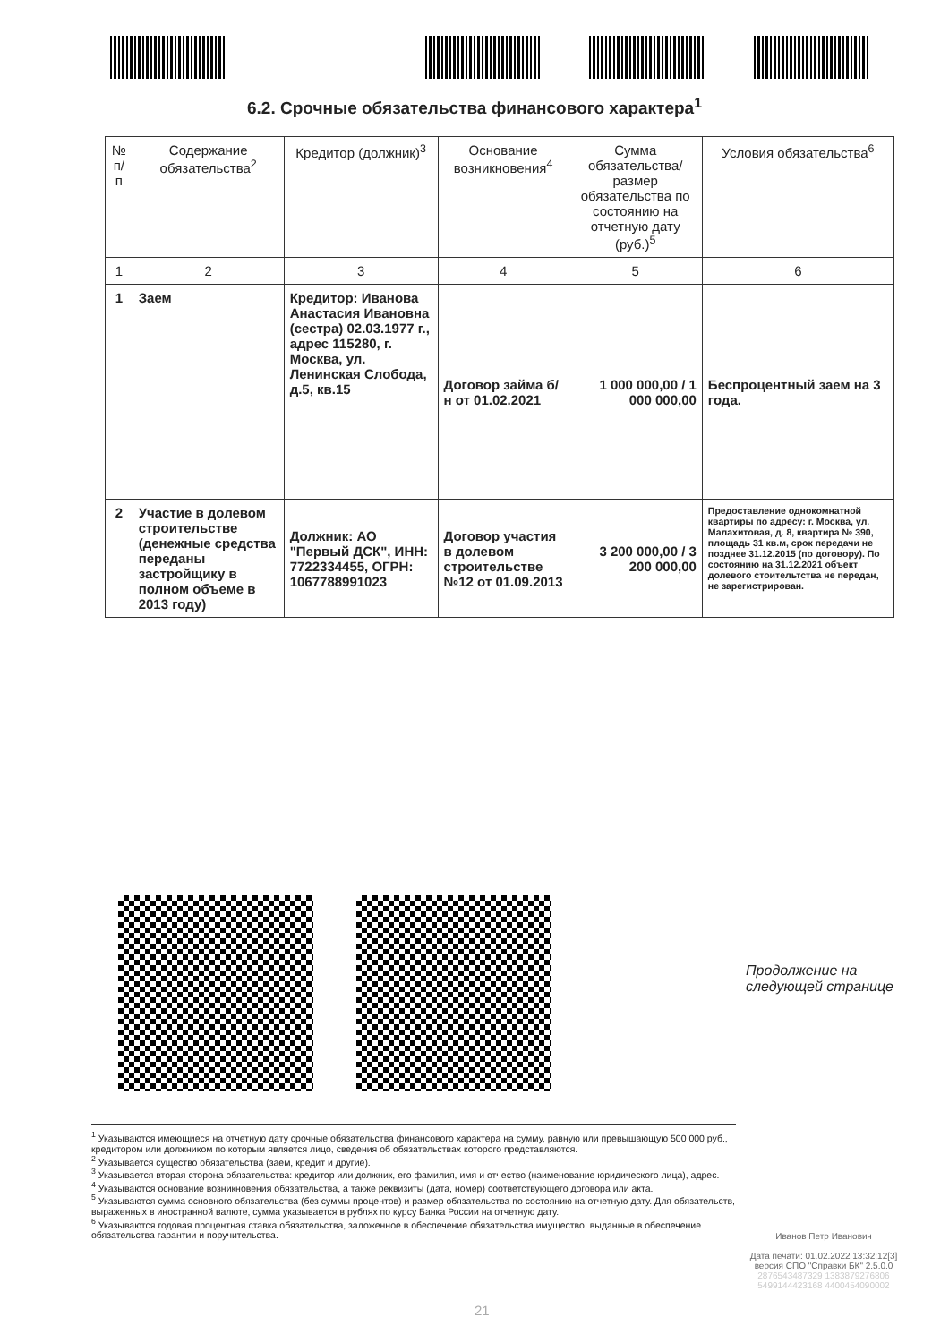6.2. Срочные обязательства финансового характера<sup>1</sup>
| № п/п | Содержание обязательства<sup>2</sup> | Кредитор (должник)<sup>3</sup> | Основание возникновения<sup>4</sup> | Сумма обязательства/ размер обязательства по состоянию на отчетную дату (руб.)<sup>5</sup> | Условия обязательства<sup>6</sup> |
| --- | --- | --- | --- | --- | --- |
| 1 | 2 | 3 | 4 | 5 | 6 |
| 1 | Заем | Кредитор: Иванова Анастасия Ивановна (сестра) 02.03.1977 г., адрес 115280, г. Москва, ул. Ленинская Слобода, д.5, кв.15 | Договор займа б/н от 01.02.2021 | 1 000 000,00 / 1 000 000,00 | Беспроцентный заем на 3 года. |
| 2 | Участие в долевом строительстве (денежные средства переданы застройщику в полном объеме в 2013 году) | Должник: АО "Первый ДСК", ИНН: 7722334455, ОГРН: 1067788991023 | Договор участия в долевом строительстве №12 от 01.09.2013 | 3 200 000,00 / 3 200 000,00 | Предоставление однокомнатной квартиры по адресу: г. Москва, ул. Малахитовая, д. 8, квартира № 390, площадь 31 кв.м, срок передачи не позднее 31.12.2015 (по договору). По состоянию на 31.12.2021 объект долевого стоительтства не передан, не зарегистрирован. |
Продолжение на
следующей странице
<sup>1</sup> Указываются имеющиеся на отчетную дату срочные обязательства финансового характера на сумму, равную или превышающую 500 000 руб., кредитором или должником по которым является лицо, сведения об обязательствах которого представляются.
<sup>2</sup> Указывается существо обязательства (заем, кредит и другие).
<sup>3</sup> Указывается вторая сторона обязательства: кредитор или должник, его фамилия, имя и отчество (наименование юридического лица), адрес.
<sup>4</sup> Указываются основание возникновения обязательства, а также реквизиты (дата, номер) соответствующего договора или акта.
<sup>5</sup> Указываются сумма основного обязательства (без суммы процентов) и размер обязательства по состоянию на отчетную дату. Для обязательств, выраженных в иностранной валюте, сумма указывается в рублях по курсу Банка России на отчетную дату.
<sup>6</sup> Указываются годовая процентная ставка обязательства, заложенное в обеспечение обязательства имущество, выданные в обеспечение обязательства гарантии и поручительства.
Иванов Петр Иванович
Дата печати: 01.02.2022 13:32:12[3]
версия СПО "Справки БК" 2.5.0.0
2876543487329 1383879276806
5499144423168 4400454090002
21